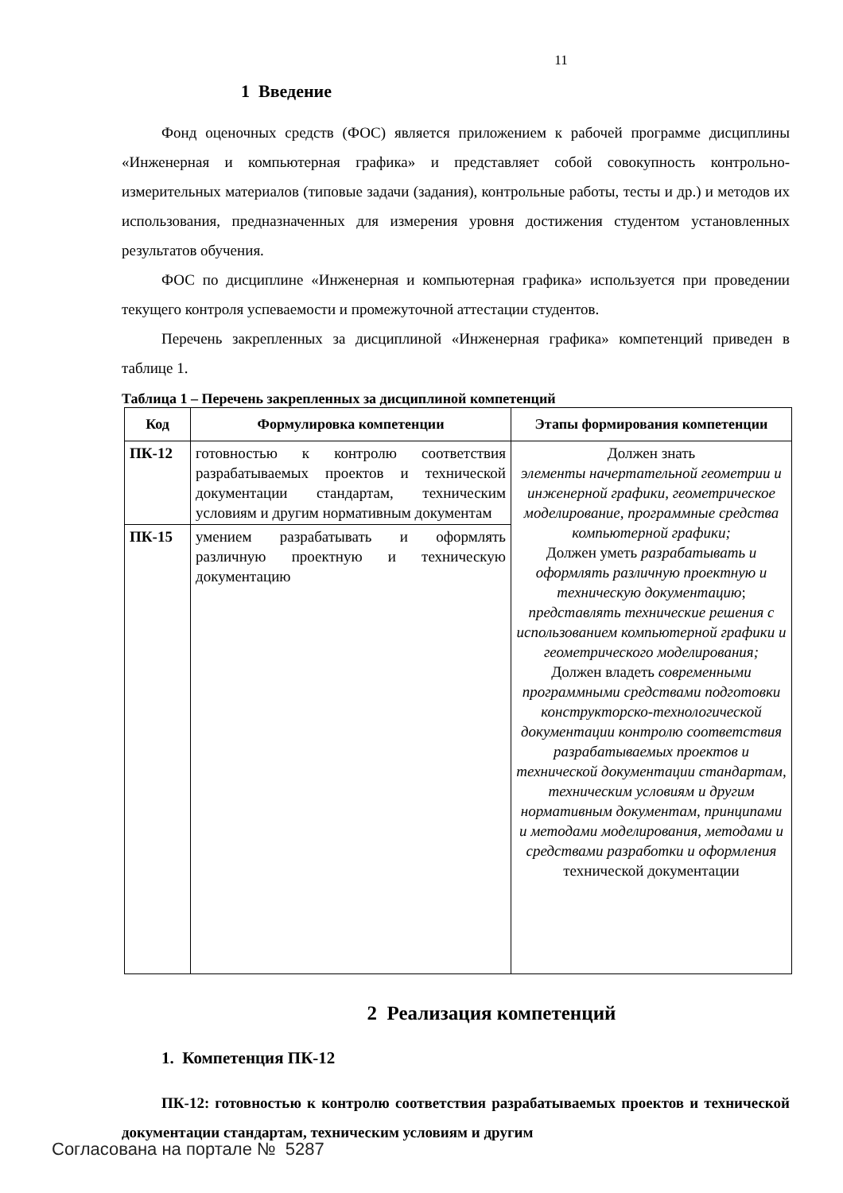11
1 Введение
Фонд оценочных средств (ФОС) является приложением к рабочей программе дисциплины «Инженерная и компьютерная графика» и представляет собой совокупность контрольно-измерительных материалов (типовые задачи (задания), контрольные работы, тесты и др.) и методов их использования, предназначенных для измерения уровня достижения студентом установленных результатов обучения.
ФОС по дисциплине «Инженерная и компьютерная графика» используется при проведении текущего контроля успеваемости и промежуточной аттестации студентов.
Перечень закрепленных за дисциплиной «Инженерная графика» компетенций приведен в таблице 1.
Таблица 1 – Перечень закрепленных за дисциплиной компетенций
| Код | Формулировка компетенции | Этапы формирования компетенции |
| --- | --- | --- |
| ПК-12 | готовностью к контролю соответствия разрабатываемых проектов и технической документации стандартам, техническим условиям и другим нормативным документам | Должен знать элементы начертательной геометрии и инженерной графики, геометрическое моделирование, программные средства компьютерной графики; Должен уметь разрабатывать и оформлять различную проектную и техническую документацию ; представлять технические решения с использованием компьютерной графики и геометрического моделирования; Должен владеть современными программными средствами подготовки конструкторско-технологической документации контролю соответствия разрабатываемых проектов и технической документации стандартам, техническим условиям и другим нормативным документам, принципами и методами моделирования, методами и средствами разработки и оформления технической документации |
| ПК-15 | умением разрабатывать и оформлять различную проектную и техническую документацию | |
2 Реализация компетенций
1. Компетенция ПК-12
ПК-12: готовностью к контролю соответствия разрабатываемых проектов и технической документации стандартам, техническим условиям и другим
Согласована на портале № 5287